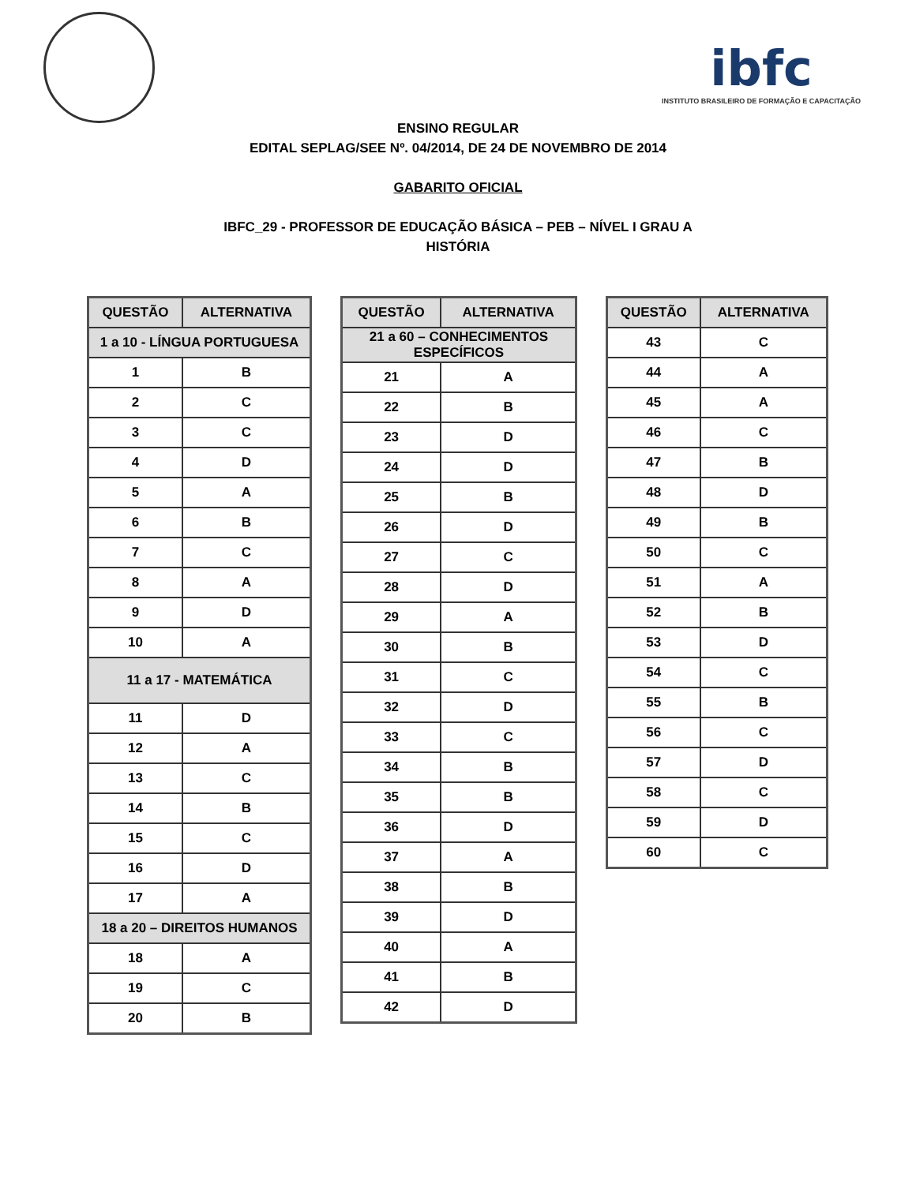ibfc
INSTITUTO BRASILEIRO DE FORMAÇÃO E CAPACITAÇÃO
ENSINO REGULAR
EDITAL SEPLAG/SEE Nº. 04/2014, DE 24 DE NOVEMBRO DE 2014
GABARITO OFICIAL
IBFC_29 - PROFESSOR DE EDUCAÇÃO BÁSICA – PEB – NÍVEL I GRAU A
HISTÓRIA
| QUESTÃO | ALTERNATIVA |
| --- | --- |
| 1 a 10 - LÍNGUA PORTUGUESA | |
| 1 | B |
| 2 | C |
| 3 | C |
| 4 | D |
| 5 | A |
| 6 | B |
| 7 | C |
| 8 | A |
| 9 | D |
| 10 | A |
| 11 a 17 - MATEMÁTICA | |
| 11 | D |
| 12 | A |
| 13 | C |
| 14 | B |
| 15 | C |
| 16 | D |
| 17 | A |
| 18 a 20 – DIREITOS HUMANOS | |
| 18 | A |
| 19 | C |
| 20 | B |
| QUESTÃO | ALTERNATIVA |
| --- | --- |
| 21 a 60 – CONHECIMENTOS ESPECÍFICOS | |
| 21 | A |
| 22 | B |
| 23 | D |
| 24 | D |
| 25 | B |
| 26 | D |
| 27 | C |
| 28 | D |
| 29 | A |
| 30 | B |
| 31 | C |
| 32 | D |
| 33 | C |
| 34 | B |
| 35 | B |
| 36 | D |
| 37 | A |
| 38 | B |
| 39 | D |
| 40 | A |
| 41 | B |
| 42 | D |
| QUESTÃO | ALTERNATIVA |
| --- | --- |
| 43 | C |
| 44 | A |
| 45 | A |
| 46 | C |
| 47 | B |
| 48 | D |
| 49 | B |
| 50 | C |
| 51 | A |
| 52 | B |
| 53 | D |
| 54 | C |
| 55 | B |
| 56 | C |
| 57 | D |
| 58 | C |
| 59 | D |
| 60 | C |